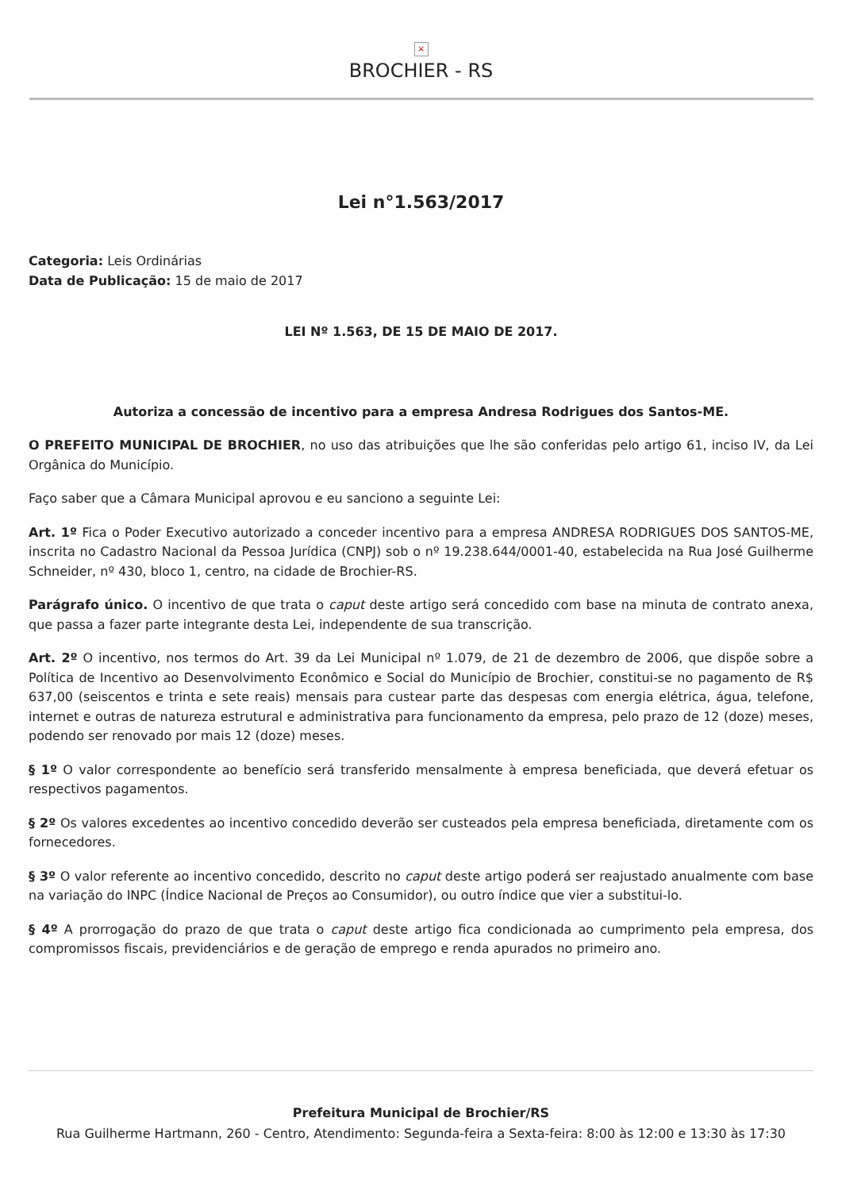×
BROCHIER - RS
Lei n°1.563/2017
Categoria: Leis Ordinárias
Data de Publicação: 15 de maio de 2017
LEI Nº 1.563, DE 15 DE MAIO DE 2017.
Autoriza a concessão de incentivo para a empresa Andresa Rodrigues dos Santos-ME.
O PREFEITO MUNICIPAL DE BROCHIER, no uso das atribuições que lhe são conferidas pelo artigo 61, inciso IV, da Lei Orgânica do Município.
Faço saber que a Câmara Municipal aprovou e eu sanciono a seguinte Lei:
Art. 1º Fica o Poder Executivo autorizado a conceder incentivo para a empresa ANDRESA RODRIGUES DOS SANTOS-ME, inscrita no Cadastro Nacional da Pessoa Jurídica (CNPJ) sob o nº 19.238.644/0001-40, estabelecida na Rua José Guilherme Schneider, nº 430, bloco 1, centro, na cidade de Brochier-RS.
Parágrafo único. O incentivo de que trata o caput deste artigo será concedido com base na minuta de contrato anexa, que passa a fazer parte integrante desta Lei, independente de sua transcrição.
Art. 2º O incentivo, nos termos do Art. 39 da Lei Municipal nº 1.079, de 21 de dezembro de 2006, que dispõe sobre a Política de Incentivo ao Desenvolvimento Econômico e Social do Município de Brochier, constitui-se no pagamento de R$ 637,00 (seiscentos e trinta e sete reais) mensais para custear parte das despesas com energia elétrica, água, telefone, internet e outras de natureza estrutural e administrativa para funcionamento da empresa, pelo prazo de 12 (doze) meses, podendo ser renovado por mais 12 (doze) meses.
§ 1º O valor correspondente ao benefício será transferido mensalmente à empresa beneficiada, que deverá efetuar os respectivos pagamentos.
§ 2º Os valores excedentes ao incentivo concedido deverão ser custeados pela empresa beneficiada, diretamente com os fornecedores.
§ 3º O valor referente ao incentivo concedido, descrito no caput deste artigo poderá ser reajustado anualmente com base na variação do INPC (Índice Nacional de Preços ao Consumidor), ou outro índice que vier a substitui-lo.
§ 4º A prorrogação do prazo de que trata o caput deste artigo fica condicionada ao cumprimento pela empresa, dos compromissos fiscais, previdenciários e de geração de emprego e renda apurados no primeiro ano.
Prefeitura Municipal de Brochier/RS
Rua Guilherme Hartmann, 260 - Centro, Atendimento: Segunda-feira a Sexta-feira: 8:00 às 12:00 e 13:30 às 17:30